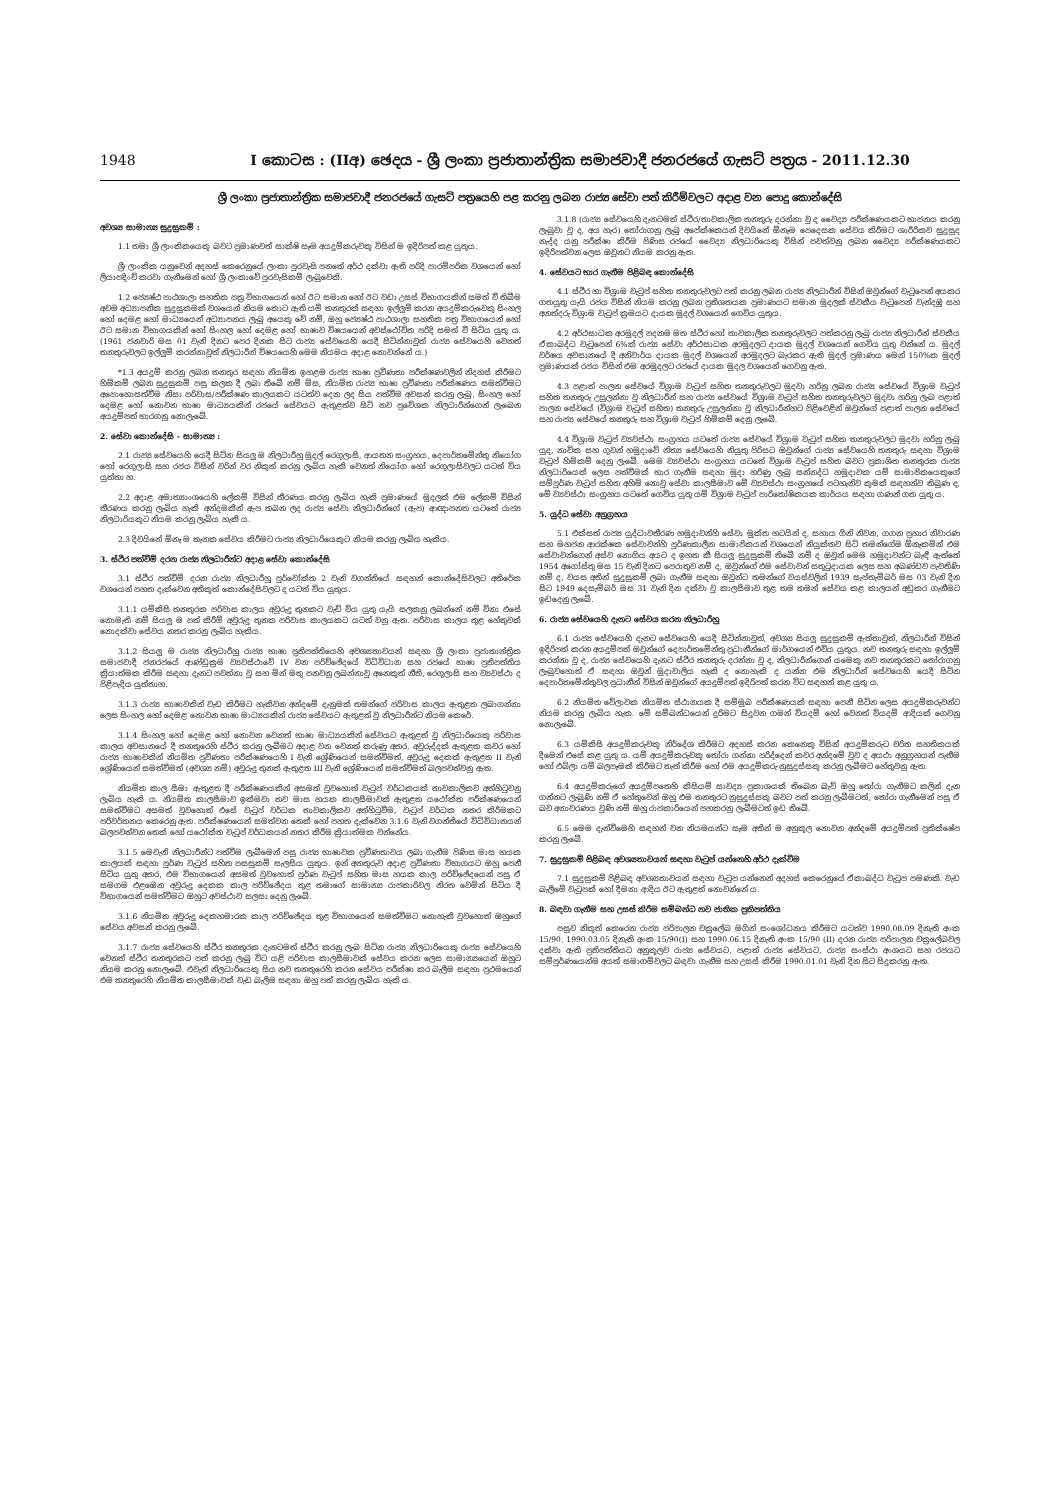1948 I කොටස : (IIඅ) ඡෙදය - ශ්‍රී ලංකා ප්‍රජාතාන්ත්‍රික සමාජවාදී ජනරජයේ ගැසට් පත්‍රය - 2011.12.30
ශ්‍රී ලංකා ප්‍රජාතාන්ත්‍රික සමාජවාදී ජනරජයේ ගැසට් පත්‍රයෙහි පළ කරනු ලබන රාජ්‍ය සේවා පත් කිරීම්වලට අදාළ වන පොදු කොන්දේසි
අවශ්‍ය සාමාන්‍ය සුදුසුකම් :
1.1 තමා ශ්‍රී ලාංකිකයෙකු බවට ප්‍රමාණවත් සාක්ෂි සෑම අයදුම්කරුවකු විසින් ම ඉදිරිපත් කළ යුතුය.
ශ්‍රී ලාංකික යනුවෙන් අදහස් කෙරෙනුයේ ලංකා පුරවැසි පනතේ අර්ථ දක්වා ඇති පරිදි පාරම්පරික වශයෙන් හෝ ලියාපදිංචි කරවා ගැනීමෙන් හෝ ශ්‍රී ලංකාවේ පුරවැසිකම් ලැබුවෙකි.
1.2 ජ්‍යෙෂ්ඨ පාඨශාලා සහතික පත්‍ර විභාගයෙන් හෝ ඊට සමාන හෝ ඊට වඩා උසස් විභාගයකින් සමත් වී තිබීම අවම අධ්‍යාපනික සුදුසුකමක් වශයෙන් නියම කොට ඇති යම් තනතුරක් සඳහා ඉල්ලුම් කරන අයදුම්කරුවෙකු සිංහල හෝ දෙමළ හෝ මාධ්‍යයෙන් අධ්‍යාපනය ලැබූ අයෙකු වේ නම්, ඔහු ජ්‍යෙෂ්ඨ පාඨශාලා සහතික පත්‍ර විභාගයෙන් හෝ ඊට සමාන විභාගයකින් හෝ සිංහල හෝ දෙමළ හෝ භාෂාව විෂයයෙන් අවස්ථෝචිත පරිදි සමත් වී සිටිය යුතු ය. (1961 ජනවාරි මස 01 වැනි දිනට පෙර දිනක සිට රාජ්‍ය සේවයෙහි යෙදී සිටින්නාවූත් රාජ්‍ය සේවයෙහි වෙනත් තනතුරුවලට ඉල්ලුම් කරන්නාවූත් නිලධාරීන් විෂයයෙහි මෙම නියමය අදාළ නොවන්නේ ය.)
*1.3 අයදුම් කරනු ලබන තනතුර සඳහා නියමිත ඉහළම රාජ්‍ය භාෂා ප්‍රවීණතා පරීක්ෂණවලින් නිදහස් කිරීමට හිමිකම් ලබන සුදුසුකම් පසු කලක දී ලබා තිබේ නම් මිස, නියමිත රාජ්‍ය භාෂා ප්‍රවීණතා පරීක්ෂණය සමත්වීමට අපොහොසත්වීම නිසා පරිවාස/පරීක්ෂණ කාලයකට යටත්ව දෙන ලද සිය පත්වීම අවසන් කරනු ලැබූ, සිංහල හෝ දෙමළ හෝ නොවන භාෂා මාධ්‍යයකින් රජයේ සේවයට ඇතුළත්ව සිටි නව ප්‍රවේශක නිලධාරීන්ගෙන් ලැබෙන අයදුම්පත් භාරගනු නොලැබේ.
2. සේවා කොන්දේසි - සාමාන්‍ය :
2.1 රාජ්‍ය සේවයෙහි යෙදී සිටින සියලු ම නිලධාරීහු මුදල් රෙගුලාසි, ආයතන සංග්‍රහය, දෙපාර්තමේන්තු නියෝග හෝ රෙගුලාසි සහ රජය විසින් වරින් වර නිකුත් කරනු ලැබිය හැකි වෙනත් නියෝග හෝ රෙගුලාසිවලට යටත් විය යුත්තා හ.
2.2 අදාළ අමාත්‍යාංශයෙහි ලේකම් විසින් තීරණය කරනු ලැබිය හැකි ප්‍රමාණයේ මුදලක් එම ලේකම් විසින් තීරණය කරනු ලැබිය හැකි අන්දමකින් ඇප තබන ලද රාජ්‍ය සේවා නිලධාරීන්ගේ (ඇප) ආඥාපනත යටතේ රාජ්‍ය නිලධාරියකුට නියම කරනු ලැබිය හැකි ය.
2.3 දිවයිනේ ඕනෑ ම තැනක සේවය කිරීමට රාජ්‍ය නිලධාරියෙකුට නියම කරනු ලැබිය හැකිය.
3. ස්ථිර පත්වීම් දරන රාජ්‍ය නිලධාරීන්ට අදාළ සේවා කොන්දේසි
3.1 ස්ථිර පත්වීම් දරන රාජ්‍ය නිලධාරීහු පූර්වෝක්ත 2 වැනි වගන්තියේ සඳහන් කොන්දේසිවලට අතිරේක වශයෙන් පහත දැක්වෙන අතිකුත් කොන්දේසිවලට ද යටත් විය යුතුය.
3.1.1 යම්කිසි තනතුරක පරිවාස කාලය අවුරුදු තුනකට වැඩි විය යුතු යැයි සලකනු ලබන්නේ නම් විනා එසේ නොමැති නම් සියලු ම පත් කිරීම් අවුරුදු තුනක පරිවාස කාලයකට යටත් වනු ඇත. පරිවාස කාලය තුළ හේතුවක් නොදක්වා සේවය නතර කරනු ලැබිය හැකිය.
3.1.2 සියලු ම රාජ්‍ය නිලධාරීහු රාජ්‍ය භාෂා ප්‍රතිපත්තියෙහි අවශ්‍යතාවයන් සඳහා ශ්‍රී ලංකා ප්‍රජාතාන්ත්‍රික සමාජවාදී ජනරජයේ ආණ්ඩුක්‍රම ව්‍යවස්ථාවේ IV වන පරිච්ඡේදයේ විධිවිධාන සහ රජයේ භාෂා ප්‍රතිපත්තිය ක්‍රියාත්මක කිරීම සඳහා දැනට පවත්නා වූ සහ මින් මතු පනවනු ලබන්නාවූ අනෙකුත් නීති, රෙගුලාසි සහ ව්‍යවස්ථා ද පිළිපැදිය යුත්තාහ.
3.1.3 රාජ්‍ය භාෂාවකින් වැඩ කිරීමට හැකිවන අන්දමේ දැනුමක් තමන්ගේ පරිවාස කාලය ඇතුළත ලබාගන්නා ලෙස සිංහල හෝ දෙමළ නොවන භාෂා මාධ්‍යයකින් රාජ්‍ය සේවයට ඇතුළත් වූ නිලධාරීන්ට නියම කෙරේ.
3.1.4 සිංහල හෝ දෙමළ හෝ නොවන වෙනත් භාෂා මාධ්‍යයකින් සේවයට ඇතුළත් වූ නිලධාරියෙකු පරිවාස කාලය අවසානයේ දී තනතුරෙහි ස්ථිර කරනු ලැබීමට අදාළ වන වෙනත් කරුණු අතර, අවුරුද්දක් ඇතුළත කවර හෝ රාජ්‍ය භාෂාවකින් නියමිත ප්‍රවීණතා පරීක්ෂණයෙහි I වැනි ශ්‍රේණියෙන් සමත්වීමත්, අවුරුදු දෙකක් ඇතුළත II වැනි ශ්‍රේණියෙන් සමත්වීමත් (අවශ්‍ය නම්) අවුරුදු තුනක් ඇතුළත III වැනි ශ්‍රේණියෙන් සමත්වීමත් බලපවත්වනු ඇත.
නියමිත කාල සීමා ඇතුළත දී පරීක්ෂණයකින් අසමත් වුවහොත් වැටුප් වර්ධකයක් තාවකාලිකව අත්හිටුවනු ලැබිය හැකි ය. නියමිත කාලසීමාව ඉක්මවා තව මාස හයක කාලසීමාවක් ඇතුළත යථෝක්ත පරීක්ෂණයෙන් සමත්වීමට අසමත් වුවහොත් එසේ වැටුප් වර්ධක තාවකාලිකව අත්හිටුවීම, වැටුප් වර්ධක නතර කිරීමකට පරිවර්තනය කෙරෙනු ඇත. පරීක්ෂණයෙන් සමත්වන තෙක් හෝ පහත දැක්වෙන 3.1.6 වැනි වගන්තියේ විධිවිධානයන් බලපවත්වන තෙක් හෝ යථෝක්ත වැටුප් වර්ධකයන් නතර කිරීම ක්‍රියාත්මක වන්නේය.
3.1.5 මෙවැනි නිලධාරීන්ට පත්වීම ලැබීමෙන් පසු රාජ්‍ය භාෂාවක ප්‍රවීණතාවය ලබා ගැනීම පිණිස මාස හයක කාලයක් සඳහා පූර්ණ වැටුප් සහිත පසසුකම් සැලසිය යුතුය. ඉන් අනතුරුව අදාළ ප්‍රවීණතා විභාගයට ඔහු පෙනී සිටිය යුතු අතර, එම විභාගයෙන් අසමත් වුවහොත් පූර්ණ වැටුප් සහිත මාස හයක කාල පරිච්ඡේදයෙන් පසු ඒ සමගම එළඹෙන අවුරුදු දෙකක කාල පරිච්ඡේදය තුළ තමාගේ සාමාන්‍ය රාජකාරිවල නිරත වෙමින් සිටිය දී විභාගයෙන් සමත්වීමට ඔහුට අවස්ථාව සලසා දෙනු ලැබේ.
3.1.6 නියමිත අවුරුදු දෙකහමාරක කාල පරිච්ඡේදය තුළ විභාගයෙන් සමත්වීමට නොහැකි වුවහොත් ඔහුගේ සේවය අවසන් කරනු ලැබේ.
3.1.7 රාජ්‍ය සේවයෙහි ස්ථිර තනතුරක දැනටමත් ස්ථිර කරනු ලැබ සිටින රාජ්‍ය නිලධාරියෙකු රාජ්‍ය සේවයෙහි වෙනත් ස්ථිර තනතුරකට පත් කරනු ලැබූ විට යළි පරිවාස කාලසීමාවක් සේවය කරන ලෙස සාමාන්‍යයෙන් ඔහුට නියම කරනු නොලැබේ. එවැනි නිලධාරියෙකු සිය නව තනතුරෙහි කරන සේවය පරීක්ෂා කර බැලීම සඳහා ප්‍රථමයෙන් එම තනතුරෙහි නියමිත කාලසීමාවක් වැඩ බැලීම සඳහා ඔහු පත් කරනු ලැබිය හැකි ය.
3.1.8 (රාජ්‍ය සේවයෙහි දැනටමත් ස්ථිර/තාවකාලික තනතුරු දරන්නා වූ ද වෛද්‍ය පරීක්ෂණයකට භාජනය කරනු ලැබුවා වූ ද, අය හැර) තෝරාගනු ලැබූ අපේක්ෂකයන් දිවයිනේ ඕනෑම පෙදෙසක සේවය කිරීමට ශාරීරිකව සුදුසුද නැද්ද යනු පරීක්ෂා කිරීම පිණිස රජයේ වෛද්‍ය නිලධාරියෙකු විසින් පවත්වනු ලබන වෛද්‍ය පරීක්ෂණයකට ඉදිරිපත්වන ලෙස ඔවුනට නියම කරනු ඇත.
4. සේවයට භාර ගැනීම පිළිබඳ කොන්දේසි
4.1 ස්ථිර හා විශ්‍රාම වැටුප් සහිත තනතුරුවලට පත් කරනු ලබන රාජ්‍ය නිලධාරීන් විසින් ඔවුන්ගේ වැටුපෙන් අයකර ගතයුතු යැයි රජය විසින් නියම කරනු ලබන ප්‍රතිශතයක ප්‍රමාණයට සමාන මුදලක් ස්වකීය වැටුපෙන් වැන්දඹු සහ අනත්දරු විශ්‍රාම වැටුප් ක්‍රමයට දායක මුදල් වශයෙන් ගෙවිය යුතුය.
4.2 අර්ථසාධක අරමුදල් පදනම මත ස්ථිර හෝ තාවකාලික තනතුරුවලට පත්කරනු ලැබූ රාජ්‍ය නිලධාරීන් ස්වකීය ඒකාබද්ධ වැටුපෙන් 6%ක් රාජ්‍ය සේවා අර්ථසාධක අරමුදලට දායක මුදල් වශයෙන් ගෙවිය යුතු වන්නේ ය. මුදල් වර්ෂය අවසානයේ දී අනිවාර්ය දායක මුදල් වශයෙන් අරමුදලට බැරකර ඇති මුදල් ප්‍රමාණය මෙන් 150%ක මුදල් ප්‍රමාණයක් රජය විසින් එම අරමුදලට රජයේ දායක මුදල වශයෙන් ගෙවනු ඇත.
4.3 පළාත් පාලන සේවයේ විශ්‍රාම වැටුප් සහිත තනතුරුවලට මුදවා හරිනු ලබන රාජ්‍ය සේවයේ විශ්‍රාම වැටුප් සහිත තනතුරු උසුලන්නා වූ නිලධාරීන් සහ රාජ්‍ය සේවයේ විශ්‍රාම වැටුප් සහිත තනතුරුවලට මුදවා හරිනු ලැබ පළාත් පාලන සේවයේ (විශ්‍රාම වැටුප් සහිත) තනතුරු උසුලන්නා වූ නිලධාරීන්හට පිළිවෙළින් ඔවුන්ගේ පළාත් පාලන සේවයේ සහ රාජ්‍ය සේවයේ තනතුරු සහ විශ්‍රාම වැටුප් හිමිකම් දෙනු ලැබේ.
4.4 විශ්‍රාම වැටුප් ව්‍යවස්ථා සංග්‍රහය යටතේ රාජ්‍ය සේවයේ විශ්‍රාම වැටුප් සහිත තනතුරුවලට මුදවා හරිනු ලැබූ යුද, නාවික සහ ගුවන් හමුදාවේ නිත්‍ය සේවයෙහි නියුතු පිරිසට ඔවුන්ගේ රාජ්‍ය සේවයෙහි තනතුරු සඳහා විශ්‍රාම වැටුප් හිමිකම් දෙනු ලැබේ. මෙම ව්‍යවස්ථා සංග්‍රහය යටතේ විශ්‍රාම වැටුප් සහිත බවට ප්‍රකාශිත තනතුරක රාජ්‍ය නිලධාරියෙක් ලෙස පත්වීමක් භාර ගැනීම සඳහා මුදා හරිණු ලැබූ සන්නද්ධ හමුදාවක යම් සාමාජිකයෙකුගේ සම්පූර්ණ වැටුප් සහිත අහිමි නොවූ සේවා කාලසීමාව මේ ව්‍යවස්ථා සංග්‍රහයේ පටහැනිව කුමක් සඳහන්ව තිබුණ ද, මේ ව්‍යවස්ථා සංග්‍රහය යටතේ ගෙවිය යුතු යම් විශ්‍රාම වැටුප් පාරිතෝෂිකයක කාර්යය සඳහා ගණන් ගත යුතු ය.
5. යුද්ධ සේවා අනුග්‍රහය
5.1 එක්සත් රාජ්‍ය යුද්ධාවතීරණ හමුදාවන්හි සේවා මුක්ත හටයින් ද, සහාය ගිනි නිවන, ගගන ප්‍රහාර නිවාරණ සහ මහජන ආරක්ෂක සේවාවන්හි පූර්ණකාලීන සාමාජිකයන් වශයෙන් නියුක්තව සිටි තමන්ගේම ඕනෑකමින් එම සේවාවන්ගෙන් අස්ව නොගිය අයට ද ඉහත කී සියලු සුදුසුකම් තිබේ නම් ද ඔවුන් මෙම හමුදාවන්ට බැඳී ඇත්තේ 1954 අගෝස්තු මස 15 වැනි දිනට පෙරාතුව නම් ද, ඔවුන්ගේ එම සේවාවන් සතුටුදායක ලෙස සහ අඛණ්ඩව පැවතිණි නම් ද, වයස අතින් සුදුසුකම් ලබා ගැනීම සඳහා ඔවුන්ට තමන්ගේ වයස්වලින් 1939 සැප්තැම්බර් මස 03 වැනි දින සිට 1949 දෙසැම්බර් මස 31 වැනි දින දක්වා වූ කාලසීමාව තුළ තම තමන් සේවය කළ කාලයන් අඩුකර ගැනීමට ඉඩදෙනු ලැබේ.
6. රාජ්‍ය සේවයෙහි දැනට සේවය කරන නිලධාරීහු
6.1 රාජ්‍ය සේවයෙහි දැනට සේවයෙහි යෙදී සිටින්නාවූත්, අවශ්‍ය සියලු සුදුසුකම් ඇත්තාවූත්, නිලධාරීන් විසින් ඉදිරිපත් කරන අයදුම්පත් ඔවුන්ගේ දෙපාර්තමේන්තු ප්‍රධානීන්ගේ මාර්ගයෙන් එවිය යුතුය. නව තනතුරු සඳහා ඉල්ලුම් කරන්නා වූ ද, රාජ්‍ය සේවයෙහි දැනට ස්ථිර තනතුරු දරන්නා වූ ද, නිලධාරීන්ගෙන් යමෙකු නව තනතුරකට තෝරාගනු ලැබුවහොත් ඒ සඳහා ඔවුන් මුදාවාලිය හැකි ද නොහැකි ද යන්න එම නිලධාරීන් සේවයෙහි යෙදී සිටින දෙපාර්තමේන්තුවල ප්‍රධානීන් විසින් ඔවුන්ගේ අයදුම්පත් ඉදිරිපත් කරන විට සඳහන් කළ යුතු ය.
6.2 නියමිත වේලාවක නියමිත ස්ථානයක දී සම්මුඛ පරීක්ෂණයක් සඳහා පෙනී සිටින ලෙස අයදුම්කරුවන්ට නියම කරනු ලැබිය හැක. මේ සම්බන්ධයෙන් දුරිමට සිදුවන ගමන් වියදම් හෝ වෙනත් වියදම් ආදියක් ගෙවනු නොලැබේ.
6.3 යම්කිසි අයදුම්කරුවකු නිර්දේශ කිරීමට අදහස් කරන කෙනෙකු විසින් අයදුම්කරුට චරිත සහතිකයක් දීමෙන් එසේ කළ යුතු ය. යම් අයදුම්කරුවකු තෝරා ගන්නා පරිද්දෙන් කවර අන්දමේ වුව ද අයථා අනුග්‍රහයන් පැතීම හෝ එබිලා යම් බලපෑමක් කිරීමට තැත් කිරීම හෝ එම අයදුම්කරු නුසුදුස්සකු කරනු ලැබීමට හේතුවනු ඇත.
6.4 අයදුම්කරුගේ අයදුම්පතෙහි කිසියම් සාවද්‍ය ප්‍රකාශයක් තිබෙන බැව් ඔහු තෝරා ගැනීමට කලින් දැන ගන්නට ලැබුණි නම් ඒ හේතුවෙන් ඔහු එම තනතුරට නුසුදුස්සකු බවට පත් කරනු ලැබීමටත්, තෝරා ගැනීමෙන් පසු ඒ බව අනාවරණය වුණි නම් ඔහු රාජකාරියෙන් පහකරනු ලැබීමටත් ඉඩ තිබේ.
6.5 මෙම දැන්වීමෙහි සඳහන් වන නියමයන්ට සෑම අතින් ම අනුකූල නොවන අන්දමේ අයදුම්පත් ප්‍රතික්ෂේප කරනු ලැබේ.
7. සුදුසුකම් පිළිබඳ අවශ්‍යතාවයන් සඳහා වැටුප් යන්නෙහි අර්ථ දැක්වීම
7.1 සුදුසුකම් පිළිබඳ අවශ්‍යතාවයන් සඳහා වැටුප යන්නෙන් අදහස් කෙරෙනුයේ ඒකාබද්ධ වැටුප පමණකි. වැඩ බැලීමේ වැටුපක් හෝ දීමනා ආදිය ඊට ඇතුළත් නොවන්නේ ය.
8. බඳවා ගැනීම සහ උසස් කිරීම සම්බන්ධ නව ජාතික ප්‍රතිපත්තිය
පසුව නිකුත් කෙරෙන රාජ්‍ය පරිපාලන චක්‍රලේඛ මගින් සංශෝධනය කිරීමට යටත්ව 1990.08.09 දිනැති අංක 15/90, 1990.03.05 දිනැති අංක 15/90(I) සහ 1990.06.15 දිනැති අංක 15/90 (II) දරන රාජ්‍ය පරිපාලන චක්‍රලේඛවල දක්වා ඇති ප්‍රතිපත්තියට අනුකූලව රාජ්‍ය සේවයට, පළාත් රාජ්‍ය සේවයට, රාජ්‍ය සංස්ථා අංශයට සහ රජයට සම්පූර්ණයෙන්ම අයත් සමාගම්වලට බඳවා ගැනීම සහ උසස් කිරීම 1990.01.01 වැනි දින සිට සිදුකරනු ඇත.